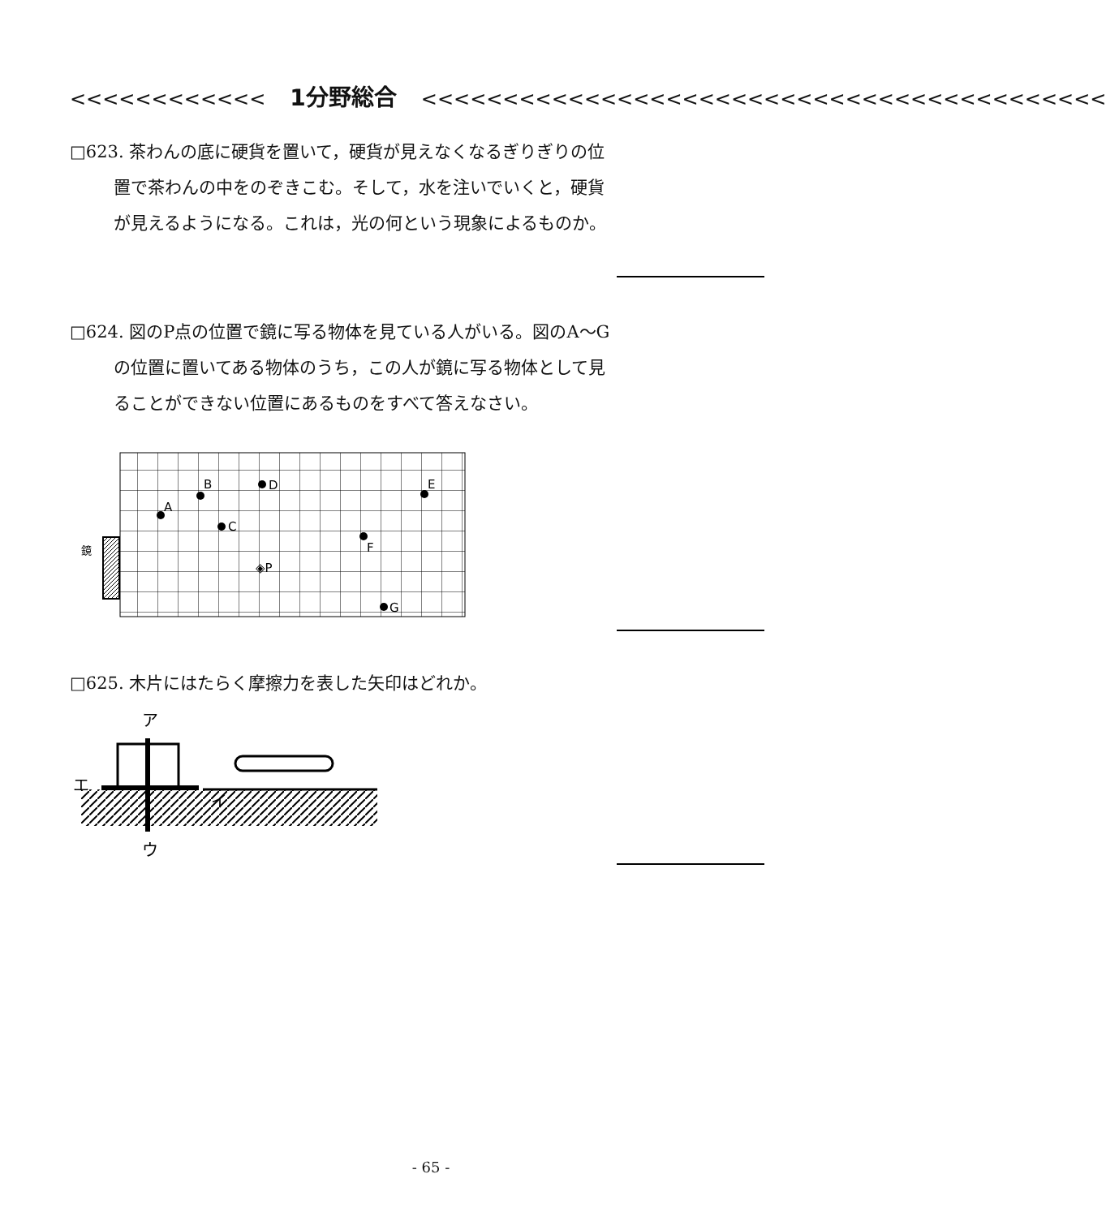<<<<<<<<<<<< 1分野総合 <<<<<<<<<<<<<<<<<<<<<<<<<<<<<<<<<<<<<<<<<<
□623. 茶わんの底に硬貨を置いて，硬貨が見えなくなるぎりぎりの位置で茶わんの中をのぞきこむ。そして，水を注いでいくと，硬貨が見えるようになる。これは，光の何という現象によるものか。
□624. 図のP点の位置で鏡に写る物体を見ている人がいる。図のA～Gの位置に置いてある物体のうち，この人が鏡に写る物体として見ることができない位置にあるものをすべて答えなさい。
鏡
A
B
C
D
E
F
G
◈P
□625. 木片にはたらく摩擦力を表した矢印はどれか。
ア
ウ
エ
イ
- 65 -